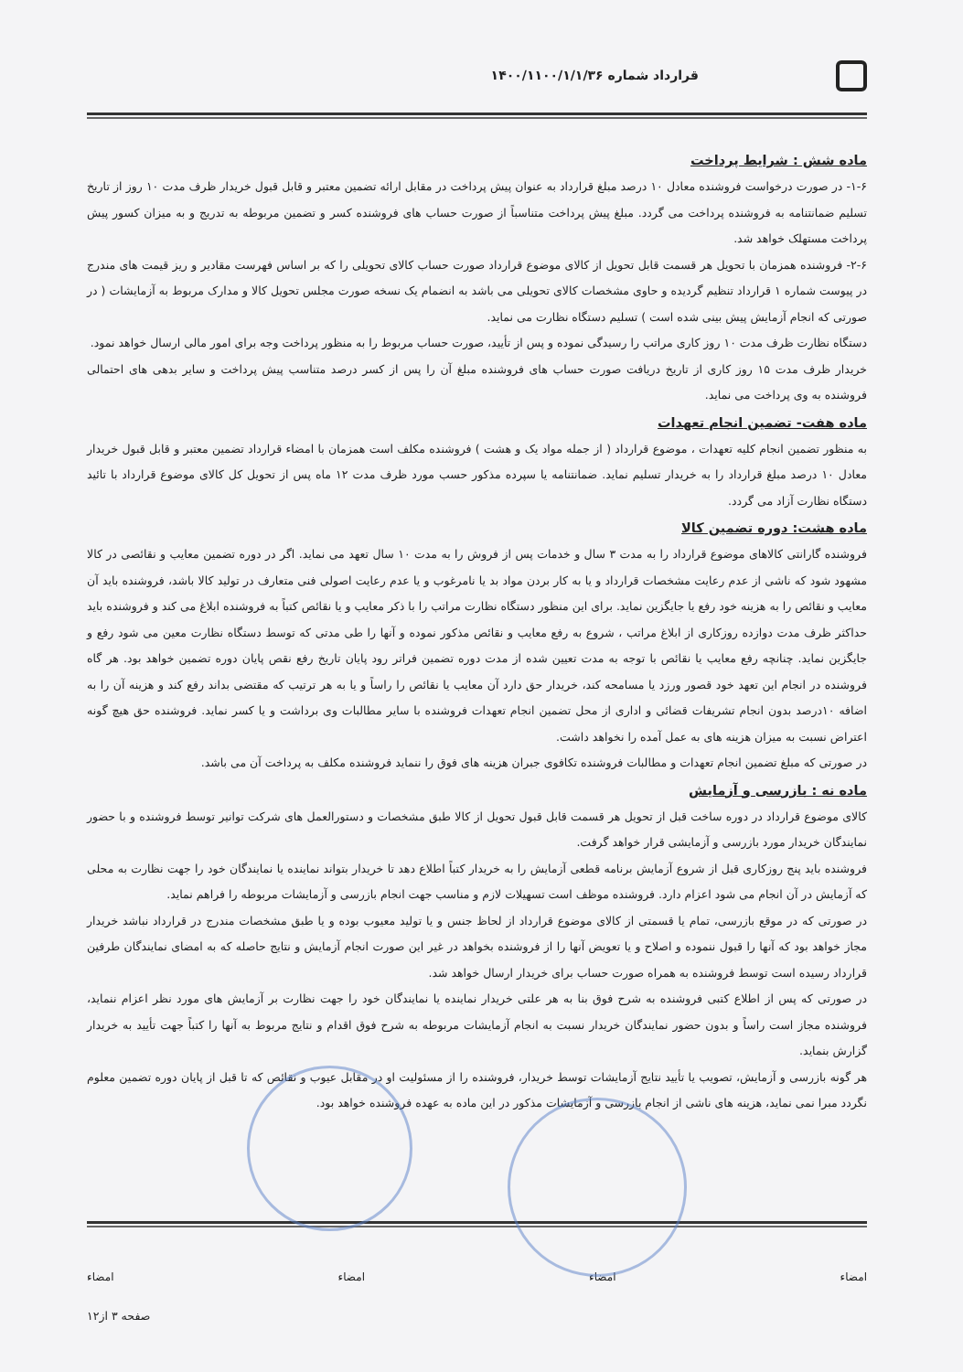قرارداد شماره ۱۴۰۰/۱۱۰۰/۱/۱/۳۶
ماده شش : شرایط پرداخت
۱-۶- در صورت درخواست فروشنده معادل ۱۰ درصد مبلغ قرارداد به عنوان پیش پرداخت در مقابل ارائه تضمین معتبر و قابل قبول خریدار ظرف مدت ۱۰ روز از تاریخ تسلیم ضمانتنامه به فروشنده پرداخت می گردد. مبلغ پیش پرداخت متناسباً از صورت حساب های فروشنده کسر و تضمین مربوطه به تدریج و به میزان کسور پیش پرداخت مستهلک خواهد شد.
۲-۶- فروشنده همزمان با تحویل هر قسمت قابل تحویل از کالای موضوع قرارداد صورت حساب کالای تحویلی را که بر اساس فهرست مقادیر و ریز قیمت های مندرج در پیوست شماره ۱ قرارداد تنظیم گردیده و حاوی مشخصات کالای تحویلی می باشد به انضمام یک نسخه صورت مجلس تحویل کالا و مدارک مربوط به آزمایشات ( در صورتی که انجام آزمایش پیش بینی شده است ) تسلیم دستگاه نظارت می نماید.
دستگاه نظارت ظرف مدت ۱۰ روز کاری مراتب را رسیدگی نموده و پس از تأیید، صورت حساب مربوط را به منظور پرداخت وجه برای امور مالی ارسال خواهد نمود.
خریدار ظرف مدت ۱۵ روز کاری از تاریخ دریافت صورت حساب های فروشنده مبلغ آن را پس از کسر درصد متناسب پیش پرداخت و سایر بدهی های احتمالی فروشنده به وی پرداخت می نماید.
ماده هفت- تضمین انجام تعهدات
به منظور تضمین انجام کلیه تعهدات ، موضوع قرارداد ( از جمله مواد یک و هشت ) فروشنده مکلف است همزمان با امضاء قرارداد تضمین معتبر و قابل قبول خریدار معادل ۱۰ درصد مبلغ قرارداد را به خریدار تسلیم نماید. ضمانتنامه یا سپرده مذکور حسب مورد ظرف مدت ۱۲ ماه پس از تحویل کل کالای موضوع قرارداد با تائید دستگاه نظارت آزاد می گردد.
ماده هشت: دوره تضمین کالا
فروشنده گارانتی کالاهای موضوع قرارداد را به مدت ۳ سال و خدمات پس از فروش را به مدت ۱۰ سال تعهد می نماید. اگر در دوره تضمین معایب و نقائصی در کالا مشهود شود که ناشی از عدم رعایت مشخصات قرارداد و یا به کار بردن مواد بد یا نامرغوب و یا عدم رعایت اصولی فنی متعارف در تولید کالا باشد، فروشنده باید آن معایب و نقائص را به هزینه خود رفع یا جایگزین نماید. برای این منظور دستگاه نظارت مراتب را با ذکر معایب و یا نقائص کتباً به فروشنده ابلاغ می کند و فروشنده باید حداکثر ظرف مدت دوازده روزکاری از ابلاغ مراتب ، شروع به رفع معایب و نقائص مذکور نموده و آنها را طی مدتی که توسط دستگاه نظارت معین می شود رفع و جایگزین نماید. چنانچه رفع معایب یا نقائص با توجه به مدت تعیین شده از مدت دوره تضمین فراتر رود پایان تاریخ رفع نقص پایان دوره تضمین خواهد بود. هر گاه فروشنده در انجام این تعهد خود قصور ورزد یا مسامحه کند، خریدار حق دارد آن معایب یا نقائص را راساً و یا به هر ترتیب که مقتضی بداند رفع کند و هزینه آن را به اضافه ۱۰درصد بدون انجام تشریفات قضائی و اداری از محل تضمین انجام تعهدات فروشنده با سایر مطالبات وی برداشت و یا کسر نماید. فروشنده حق هیچ گونه اعتراض نسبت به میزان هزینه های به عمل آمده را نخواهد داشت.
در صورتی که مبلغ تضمین انجام تعهدات و مطالبات فروشنده تکافوی جبران هزینه های فوق را ننماید فروشنده مکلف به پرداخت آن می باشد.
ماده نه : بازرسی و آزمایش
کالای موضوع قرارداد در دوره ساخت قبل از تحویل هر قسمت قابل قبول تحویل از کالا طبق مشخصات و دستورالعمل های شرکت توانیر توسط فروشنده و با حضور نمایندگان خریدار مورد بازرسی و آزمایشی قرار خواهد گرفت.
فروشنده باید پنج روزکاری قبل از شروع آزمایش برنامه قطعی آزمایش را به خریدار کتباً اطلاع دهد تا خریدار بتواند نماینده یا نمایندگان خود را جهت نظارت به محلی که آزمایش در آن انجام می شود اعزام دارد. فروشنده موظف است تسهیلات لازم و مناسب جهت انجام بازرسی و آزمایشات مربوطه را فراهم نماید.
در صورتی که در موقع بازرسی، تمام یا قسمتی از کالای موضوع قرارداد از لحاظ جنس و یا تولید معیوب بوده و یا طبق مشخصات مندرج در قرارداد نباشد خریدار مجاز خواهد بود که آنها را قبول ننموده و اصلاح و یا تعویض آنها را از فروشنده بخواهد در غیر این صورت انجام آزمایش و نتایج حاصله که به امضای نمایندگان طرفین قرارداد رسیده است توسط فروشنده به همراه صورت حساب برای خریدار ارسال خواهد شد.
در صورتی که پس از اطلاع کتبی فروشنده به شرح فوق بنا به هر علتی خریدار نماینده یا نمایندگان خود را جهت نظارت بر آزمایش های مورد نظر اعزام ننماید، فروشنده مجاز است راساً و بدون حضور نمایندگان خریدار نسبت به انجام آزمایشات مربوطه به شرح فوق اقدام و نتایج مربوط به آنها را کتباً جهت تأیید به خریدار گزارش بنماید.
هر گونه بازرسی و آزمایش، تصویب یا تأیید نتایج آزمایشات توسط خریدار، فروشنده را از مسئولیت او در مقابل عیوب و نقائص که تا قبل از پایان دوره تضمین معلوم نگردد مبرا نمی نماید، هزینه های ناشی از انجام بازرسی و آزمایشات مذکور در این ماده به عهده فروشنده خواهد بود.
امضاء امضاء امضاء امضاء
صفحه ۳ از۱۲